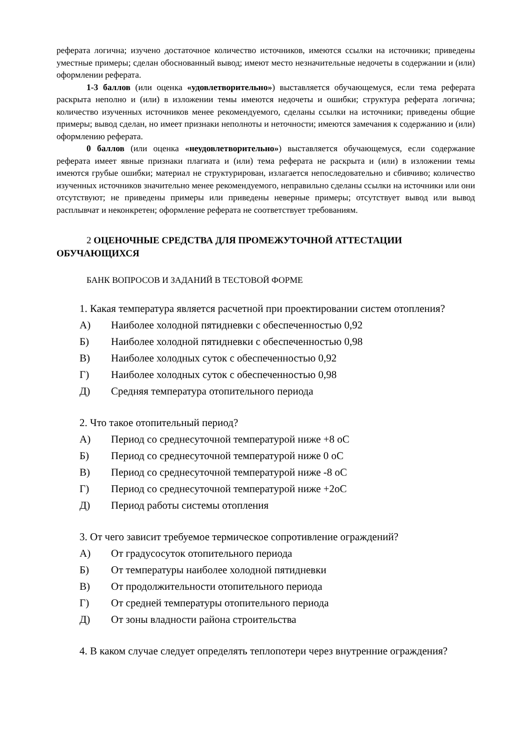реферата логична; изучено достаточное количество источников, имеются ссылки на источники; приведены уместные примеры; сделан обоснованный вывод; имеют место незначительные недочеты в содержании и (или) оформлении реферата.
1-3 баллов (или оценка «удовлетворительно») выставляется обучающемуся, если тема реферата раскрыта неполно и (или) в изложении темы имеются недочеты и ошибки; структура реферата логична; количество изученных источников менее рекомендуемого, сделаны ссылки на источники; приведены общие примеры; вывод сделан, но имеет признаки неполноты и неточности; имеются замечания к содержанию и (или) оформлению реферата.
0 баллов (или оценка «неудовлетворительно») выставляется обучающемуся, если содержание реферата имеет явные признаки плагиата и (или) тема реферата не раскрыта и (или) в изложении темы имеются грубые ошибки; материал не структурирован, излагается непоследовательно и сбивчиво; количество изученных источников значительно менее рекомендуемого, неправильно сделаны ссылки на источники или они отсутствуют; не приведены примеры или приведены неверные примеры; отсутствует вывод или вывод расплывчат и неконкретен; оформление реферата не соответствует требованиям.
2 ОЦЕНОЧНЫЕ СРЕДСТВА ДЛЯ ПРОМЕЖУТОЧНОЙ АТТЕСТАЦИИ ОБУЧАЮЩИХСЯ
БАНК ВОПРОСОВ И ЗАДАНИЙ В ТЕСТОВОЙ ФОРМЕ
1. Какая температура является расчетной при проектировании систем отопления?
А) Наиболее холодной пятидневки с обеспеченностью 0,92
Б) Наиболее холодной пятидневки с обеспеченностью 0,98
В) Наиболее холодных суток с обеспеченностью 0,92
Г) Наиболее холодных суток с обеспеченностью 0,98
Д) Средняя температура отопительного периода
2. Что такое отопительный период?
А) Период со среднесуточной температурой ниже +8 оС
Б) Период со среднесуточной температурой ниже 0 оС
В) Период со среднесуточной температурой ниже -8 оС
Г) Период со среднесуточной температурой ниже +2оС
Д) Период работы системы отопления
3. От чего зависит требуемое термическое сопротивление ограждений?
А) От градусосуток отопительного периода
Б) От температуры наиболее холодной пятидневки
В) От продолжительности отопительного периода
Г) От средней температуры отопительного периода
Д) От зоны владности района строительства
4. В каком случае следует определять теплопотери через внутренние ограждения?